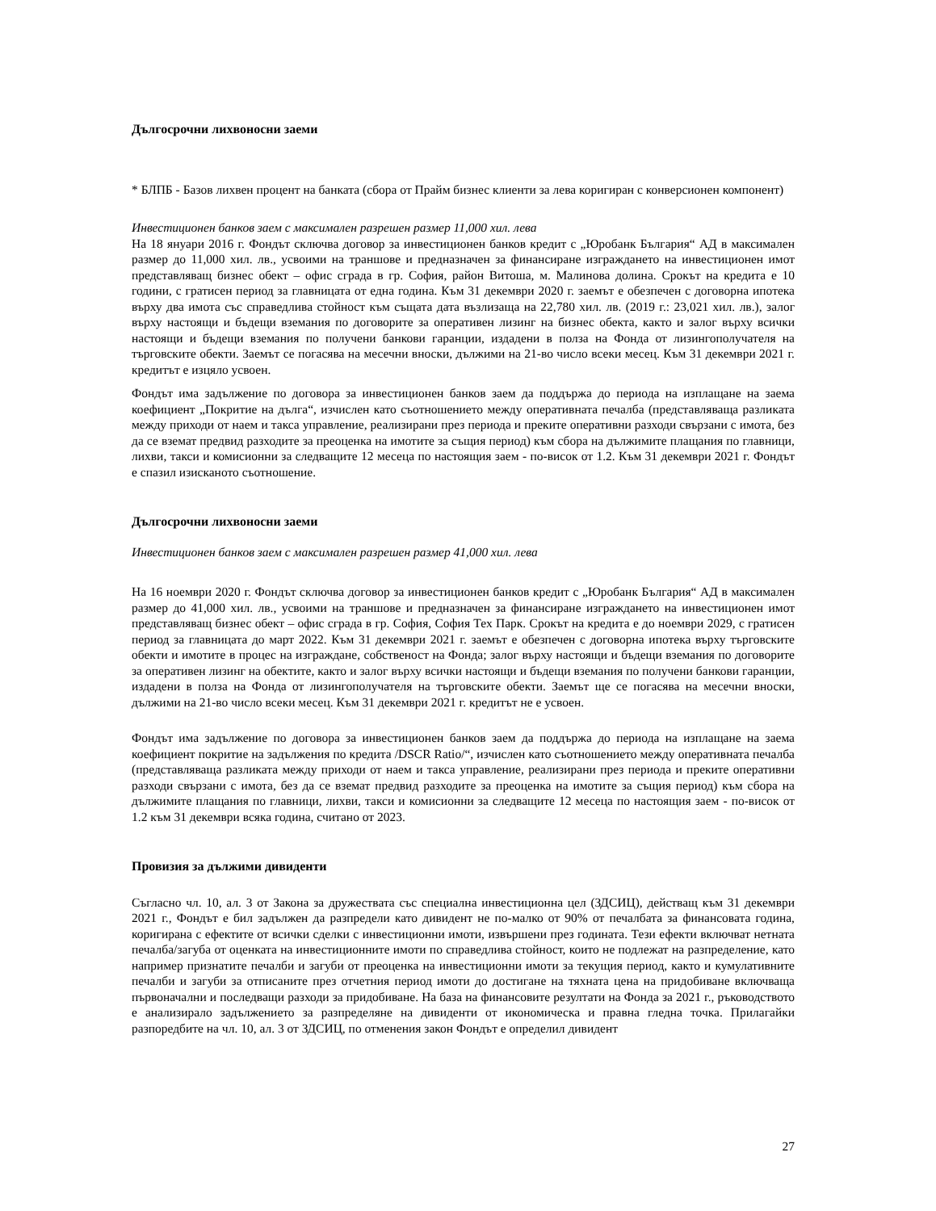Дългосрочни лихвоносни заеми
* БЛПБ - Базов лихвен процент на банката (сбора от Прайм бизнес клиенти за лева коригиран с конверсионен компонент)
Инвестиционен банков заем с максимален разрешен размер 11,000 хил. лева
На 18 януари 2016 г. Фондът сключва договор за инвестиционен банков кредит с „Юробанк България“ АД в максимален размер до 11,000 хил. лв., усвоими на траншове и предназначен за финансиране изграждането на инвестиционен имот представляващ бизнес обект – офис сграда в гр. София, район Витоша, м. Малинова долина. Срокът на кредита е 10 години, с гратисен период за главницата от една година. Към 31 декември 2020 г. заемът е обезпечен с договорна ипотека върху два имота със справедлива стойност към същата дата възлизаща на 22,780 хил. лв. (2019 г.: 23,021 хил. лв.), залог върху настоящи и бъдещи вземания по договорите за оперативен лизинг на бизнес обекта, както и залог върху всички настоящи и бъдещи вземания по получени банкови гаранции, издадени в полза на Фонда от лизингополучателя на търговските обекти. Заемът се погасява на месечни вноски, дължими на 21-во число всеки месец. Към 31 декември 2021 г. кредитът е изцяло усвоен.
Фондът има задължение по договора за инвестиционен банков заем да поддържа до периода на изплащане на заема коефициент „Покритие на дълга“, изчислен като съотношението между оперативната печалба (представляваща разликата между приходи от наем и такса управление, реализирани през периода и преките оперативни разходи свързани с имота, без да се вземат предвид разходите за преоценка на имотите за същия период) към сбора на дължимите плащания по главници, лихви, такси и комисионни за следващите 12 месеца по настоящия заем - по-висок от 1.2. Към 31 декември 2021 г. Фондът е спазил изисканото съотношение.
Дългосрочни лихвоносни заеми
Инвестиционен банков заем с максимален разрешен размер 41,000 хил. лева
На 16 ноември 2020 г. Фондът сключва договор за инвестиционен банков кредит с „Юробанк България“ АД в максимален размер до 41,000 хил. лв., усвоими на траншове и предназначен за финансиране изграждането на инвестиционен имот представляващ бизнес обект – офис сграда в гр. София, София Тех Парк. Срокът на кредита е до ноември 2029, с гратисен период за главницата до март 2022. Към 31 декември 2021 г. заемът е обезпечен с договорна ипотека върху търговските обекти и имотите в процес на изграждане, собственост на Фонда; залог върху настоящи и бъдещи вземания по договорите за оперативен лизинг на обектите, както и залог върху всички настоящи и бъдещи вземания по получени банкови гаранции, издадени в полза на Фонда от лизингополучателя на търговските обекти. Заемът ще се погасява на месечни вноски, дължими на 21-во число всеки месец. Към 31 декември 2021 г. кредитът не е усвоен.
Фондът има задължение по договора за инвестиционен банков заем да поддържа до периода на изплащане на заема коефициент покритие на задължения по кредита /DSCR Ratio/“, изчислен като съотношението между оперативната печалба (представляваща разликата между приходи от наем и такса управление, реализирани през периода и преките оперативни разходи свързани с имота, без да се вземат предвид разходите за преоценка на имотите за същия период) към сбора на дължимите плащания по главници, лихви, такси и комисионни за следващите 12 месеца по настоящия заем - по-висок от 1.2 към 31 декември всяка година, считано от 2023.
Провизия за дължими дивиденти
Съгласно чл. 10, ал. 3 от Закона за дружествата със специална инвестиционна цел (ЗДСИЦ), действащ към 31 декември 2021 г., Фондът е бил задължен да разпредели като дивидент не по-малко от 90% от печалбата за финансовата година, коригирана с ефектите от всички сделки с инвестиционни имоти, извършени през годината. Тези ефекти включват нетната печалба/загуба от оценката на инвестиционните имоти по справедлива стойност, които не подлежат на разпределение, като например признатите печалби и загуби от преоценка на инвестиционни имоти за текущия период, както и кумулативните печалби и загуби за отписаните през отчетния период имоти до достигане на тяхната цена на придобиване включваща първоначални и последващи разходи за придобиване. На база на финансовите резултати на Фонда за 2021 г., ръководството е анализирало задължението за разпределяне на дивиденти от икономическа и правна гледна точка. Прилагайки разпоредбите на чл. 10, ал. 3 от ЗДСИЦ, по отменения закон Фондът е определил дивидент
27